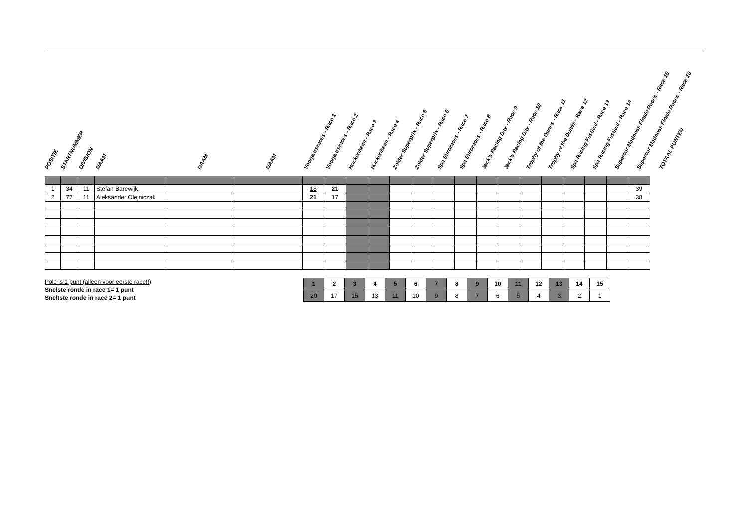POSITIE
STARTNUMMER
DIVISION
NAAM
NAAM
NAAM
Voorjaarsraces - Race 1
Voorjaarsraces - Race 2
Hockenheim - Race 3
Hockenheim - Race 4
Zolder Superprix - Race 5
Zolder Superprix - Race 6
Spa Euroraces - Race 7
Spa Euroraces - Race 8
Jack's Racing Day - Race 9
Jack's Racing Day - Race 10
Trophy of the Dunes - Race 11
Trophy of the Dunes - Race 12
Spa Racing Festival - Race 13
Spa Racing Festival - Race 14
Supercar Madness Finale Races - Race 15
Supercar Madness Finale Races - Race 16
TOTAAL PUNTEN
| 1 | 34 | 11 | Stefan Barewijk | | | 18 | 21 | | | | | | | | | | | | | | 39 |
| 2 | 77 | 11 | Aleksander Olejniczak | | | 21 | 17 | | | | | | | | | | | | | | 38 |
Pole is 1 punt (alleen voor eerste race!!)
Snelste ronde in race 1= 1 punt
Sneltste ronde in race 2= 1 punt
| 1 | 2 | 3 | 4 | 5 | 6 | 7 | 8 | 9 | 10 | 11 | 12 | 13 | 14 | 15 |
| 20 | 17 | 15 | 13 | 11 | 10 | 9 | 8 | 7 | 6 | 5 | 4 | 3 | 2 | 1 |